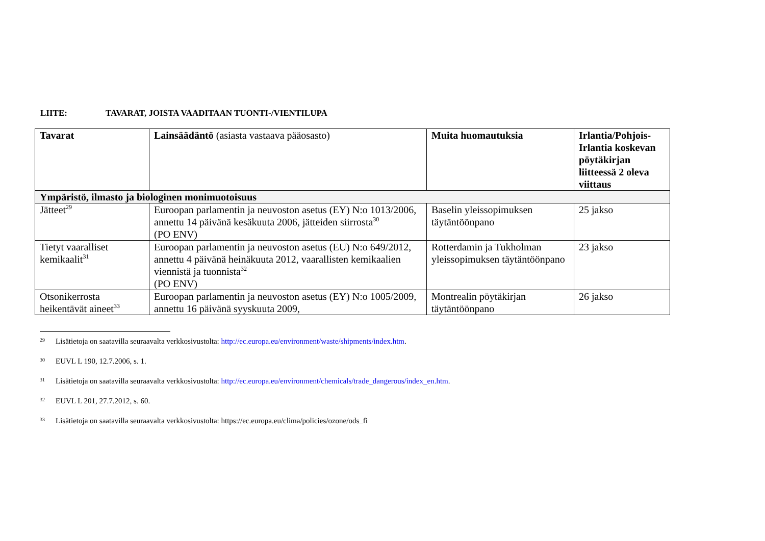LIITE: TAVARAT, JOISTA VAADITAAN TUONTI-/VIENTILUPA
| Tavarat | Lainsäädäntö (asiasta vastaava pääosasto) | Muita huomautuksia | Irlantia/Pohjois-Irlantia koskevan pöytäkirjan liitteessä 2 oleva viittaus |
| --- | --- | --- | --- |
| Ympäristö, ilmasto ja biologinen monimuotoisuus | | | |
| Jätteet<sup>29</sup> | Euroopan parlamentin ja neuvoston asetus (EY) N:o 1013/2006, annettu 14 päivänä kesäkuuta 2006, jätteiden siirrosta<sup>30</sup> (PO ENV) | Baselin yleissopimuksen täytäntöönpano | 25 jakso |
| Tietyt vaaralliset kemikaalit<sup>31</sup> | Euroopan parlamentin ja neuvoston asetus (EU) N:o 649/2012, annettu 4 päivänä heinäkuuta 2012, vaarallisten kemikaalien viennistä ja tuonnista<sup>32</sup> (PO ENV) | Rotterdamin ja Tukholman yleissopimuksen täytäntöönpano | 23 jakso |
| Otsonikerrosta heikentävät aineet<sup>33</sup> | Euroopan parlamentin ja neuvoston asetus (EY) N:o 1005/2009, annettu 16 päivänä syyskuuta 2009, | Montrealin pöytäkirjan täytäntöönpano | 26 jakso |
29 Lisätietoja on saatavilla seuraavalta verkkosivustolta: http://ec.europa.eu/environment/waste/shipments/index.htm.
30 EUVL L 190, 12.7.2006, s. 1.
31 Lisätietoja on saatavilla seuraavalta verkkosivustolta: http://ec.europa.eu/environment/chemicals/trade_dangerous/index_en.htm.
32 EUVL L 201, 27.7.2012, s. 60.
33 Lisätietoja on saatavilla seuraavalta verkkosivustolta: https://ec.europa.eu/clima/policies/ozone/ods_fi